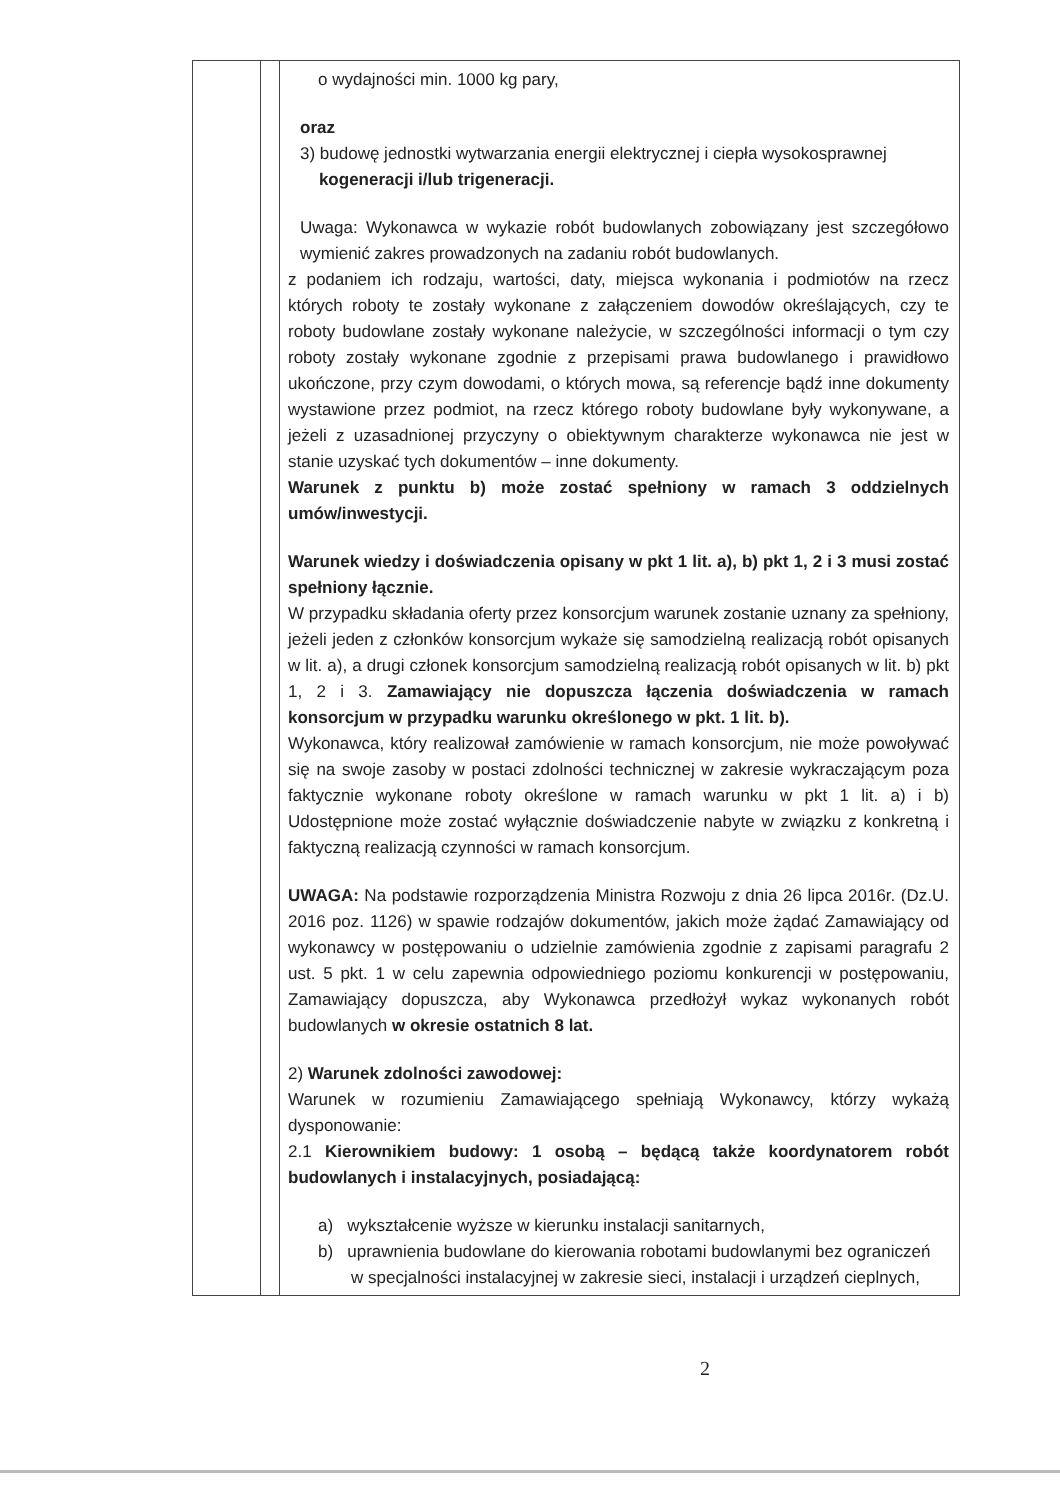| | | o wydajności min. 1000 kg pary, oraz 3) budowę jednostki wytwarzania energii elektrycznej i ciepła wysokosprawnej kogeneracji i/lub trigeneracji. Uwaga: Wykonawca w wykazie robót budowlanych zobowiązany jest szczegółowo wymienić zakres prowadzonych na zadaniu robót budowlanych. z podaniem ich rodzaju, wartości, daty, miejsca wykonania i podmiotów na rzecz których roboty te zostały wykonane z załączeniem dowodów określających, czy te roboty budowlane zostały wykonane należycie, w szczególności informacji o tym czy roboty zostały wykonane zgodnie z przepisami prawa budowlanego i prawidłowo ukończone, przy czym dowodami, o których mowa, są referencje bądź inne dokumenty wystawione przez podmiot, na rzecz którego roboty budowlane były wykonywane, a jeżeli z uzasadnionej przyczyny o obiektywnym charakterze wykonawca nie jest w stanie uzyskać tych dokumentów – inne dokumenty. Warunek z punktu b) może zostać spełniony w ramach 3 oddzielnych umów/inwestycji. Warunek wiedzy i doświadczenia opisany w pkt 1 lit. a), b) pkt 1, 2 i 3 musi zostać spełniony łącznie. W przypadku składania oferty przez konsorcjum warunek zostanie uznany za spełniony, jeżeli jeden z członków konsorcjum wykaże się samodzielną realizacją robót opisanych w lit. a), a drugi członek konsorcjum samodzielną realizacją robót opisanych w lit. b) pkt 1, 2 i 3. Zamawiający nie dopuszcza łączenia doświadczenia w ramach konsorcjum w przypadku warunku określonego w pkt. 1 lit. b). Wykonawca, który realizował zamówienie w ramach konsorcjum, nie może powoływać się na swoje zasoby w postaci zdolności technicznej w zakresie wykraczającym poza faktycznie wykonane roboty określone w ramach warunku w pkt 1 lit. a) i b) Udostępnione może zostać wyłącznie doświadczenie nabyte w związku z konkretną i faktyczną realizacją czynności w ramach konsorcjum. UWAGA: Na podstawie rozporządzenia Ministra Rozwoju z dnia 26 lipca 2016r. (Dz.U. 2016 poz. 1126) w spawie rodzajów dokumentów, jakich może żądać Zamawiający od wykonawcy w postępowaniu o udzielnie zamówienia zgodnie z zapisami paragrafu 2 ust. 5 pkt. 1 w celu zapewnia odpowiedniego poziomu konkurencji w postępowaniu, Zamawiający dopuszcza, aby Wykonawca przedłożył wykaz wykonanych robót budowlanych w okresie ostatnich 8 lat. 2) Warunek zdolności zawodowej: Warunek w rozumieniu Zamawiającego spełniają Wykonawcy, którzy wykażą dysponowanie: 2.1 Kierownikiem budowy: 1 osobą – będącą także koordynatorem robót budowlanych i instalacyjnych, posiadającą: a) wykształcenie wyższe w kierunku instalacji sanitarnych, b) uprawnienia budowlane do kierowania robotami budowlanymi bez ograniczeń w specjalności instalacyjnej w zakresie sieci, instalacji i urządzeń cieplnych, |
2